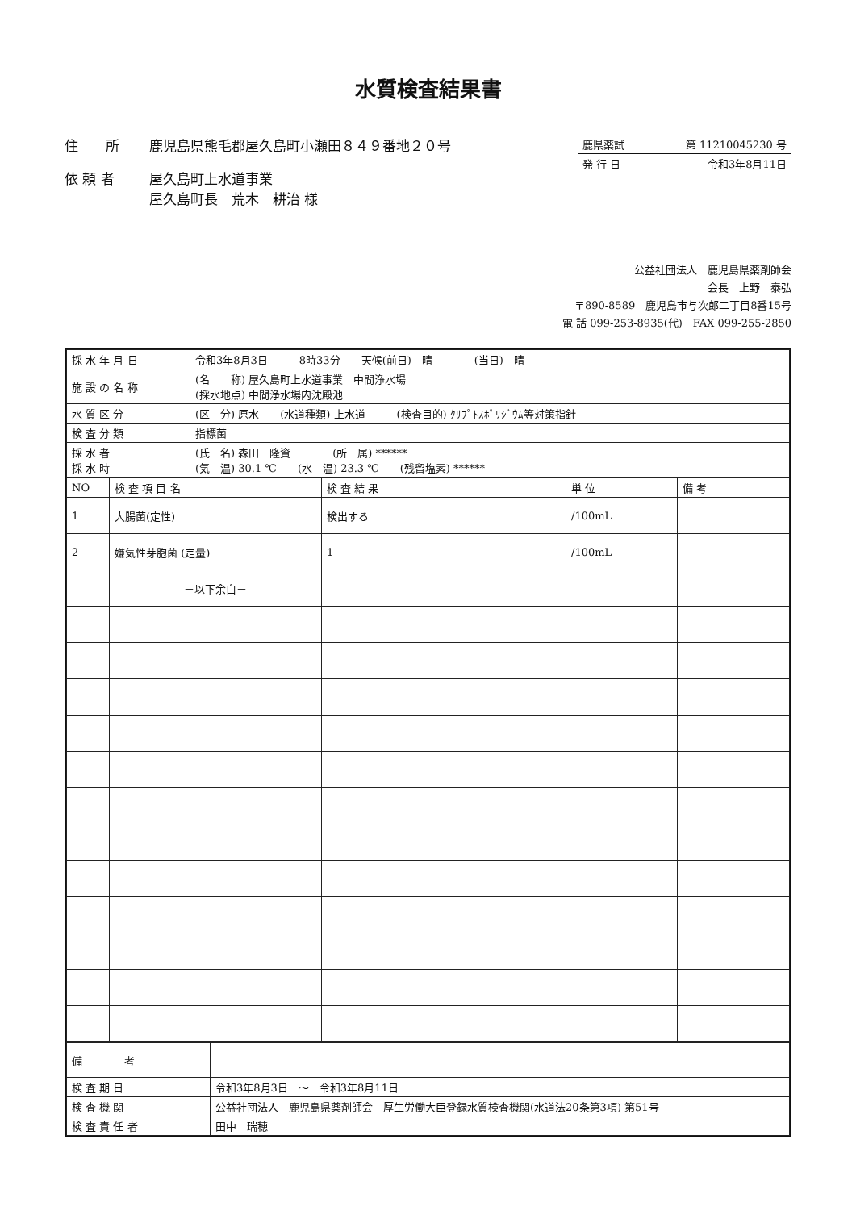水質検査結果書
住　　所 鹿児島県熊毛郡屋久島町小瀬田８４９番地２０号
依 頼 者 屋久島町上水道事業
屋久島町長　荒木　耕治 様
鹿県薬試 第 11210045230 号
発 行 日 令和3年8月11日
公益社団法人　鹿児島県薬剤師会
会長　上野　泰弘
〒890-8589　鹿児島市与次郎二丁目8番15号
電 話 099-253-8935(代)　FAX 099-255-2850
| 採 水 年 月 日 | 令和3年8月3日 8時33分 天候(前日) 晴 (当日) 晴 |
| 施 設 の 名 称 | (名 称) 屋久島町上水道事業 中間浄水場 (採水地点) 中間浄水場内沈殿池 |
| 水 質 区 分 | (区 分) 原水 (水道種類) 上水道 (検査目的) ｸﾘﾌﾟﾄｽﾎﾟﾘｼﾞｳﾑ等対策指針 |
| 検 査 分 類 | 指標菌 |
| 採 水 者 採 水 時 | (氏 名) 森田 隆資 (所 属) ****** (気 温) 30.1 ℃ (水 温) 23.3 ℃ (残留塩素) ****** |
| NO | 検 査 項 目 名 | 検 査 結 果 | 単 位 | 備 考 |
| --- | --- | --- | --- | --- |
| 1 | 大腸菌(定性) | 検出する | /100mL | |
| 2 | 嫌気性芽胞菌 (定量) | 1 | /100mL | |
| | －以下余白－ | | | |
| 備 考 | |
| 検 査 期 日 | 令和3年8月3日 ～ 令和3年8月11日 |
| 検 査 機 関 | 公益社団法人 鹿児島県薬剤師会 厚生労働大臣登録水質検査機関(水道法20条第3項) 第51号 |
| 検 査 責 任 者 | 田中 瑞穂 |